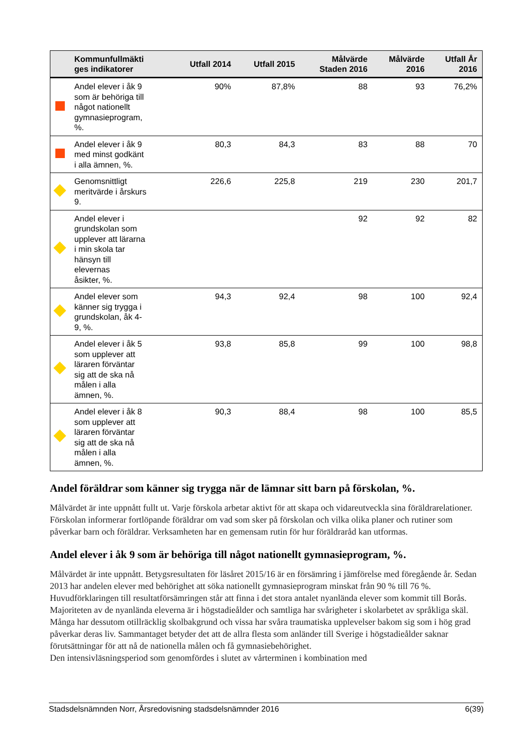| | Kommunfullmäkti ges indikatorer | Utfall 2014 | Utfall 2015 | Målvärde Staden 2016 | Målvärde 2016 | Utfall År 2016 |
| --- | --- | --- | --- | --- | --- | --- |
| | Andel elever i åk 9 som är behöriga till något nationellt gymnasieprogram, %. | 90% | 87,8% | 88 | 93 | 76,2% |
| | Andel elever i åk 9 med minst godkänt i alla ämnen, %. | 80,3 | 84,3 | 83 | 88 | 70 |
| | Genomsnittligt meritvärde i årskurs 9. | 226,6 | 225,8 | 219 | 230 | 201,7 |
| | Andel elever i grundskolan som upplever att lärarna i min skola tar hänsyn till elevernas åsikter, %. | | | 92 | 92 | 82 |
| | Andel elever som känner sig trygga i grundskolan, åk 4- 9, %. | 94,3 | 92,4 | 98 | 100 | 92,4 |
| | Andel elever i åk 5 som upplever att läraren förväntar sig att de ska nå målen i alla ämnen, %. | 93,8 | 85,8 | 99 | 100 | 98,8 |
| | Andel elever i åk 8 som upplever att läraren förväntar sig att de ska nå målen i alla ämnen, %. | 90,3 | 88,4 | 98 | 100 | 85,5 |
Andel föräldrar som känner sig trygga när de lämnar sitt barn på förskolan, %.
Målvärdet är inte uppnått fullt ut. Varje förskola arbetar aktivt för att skapa och vidareutveckla sina föräldrarelationer. Förskolan informerar fortlöpande föräldrar om vad som sker på förskolan och vilka olika planer och rutiner som påverkar barn och föräldrar. Verksamheten har en gemensam rutin för hur föräldraråd kan utformas.
Andel elever i åk 9 som är behöriga till något nationellt gymnasieprogram, %.
Målvärdet är inte uppnått. Betygsresultaten för läsåret 2015/16 är en försämring i jämförelse med föregående år. Sedan 2013 har andelen elever med behörighet att söka nationellt gymnasieprogram minskat från 90 % till 76 %.
Huvudförklaringen till resultatförsämringen står att finna i det stora antalet nyanlända elever som kommit till Borås. Majoriteten av de nyanlända eleverna är i högstadieålder och samtliga har svårigheter i skolarbetet av språkliga skäl. Många har dessutom otillräcklig skolbakgrund och vissa har svåra traumatiska upplevelser bakom sig som i hög grad påverkar deras liv. Sammantaget betyder det att de allra flesta som anländer till Sverige i högstadieålder saknar förutsättningar för att nå de nationella målen och få gymnasiebehörighet.
Den intensivläsningsperiod som genomfördes i slutet av vårterminen i kombination med
Stadsdelsnämnden Norr, Årsredovisning stadsdelsnämnder 2016 6(39)